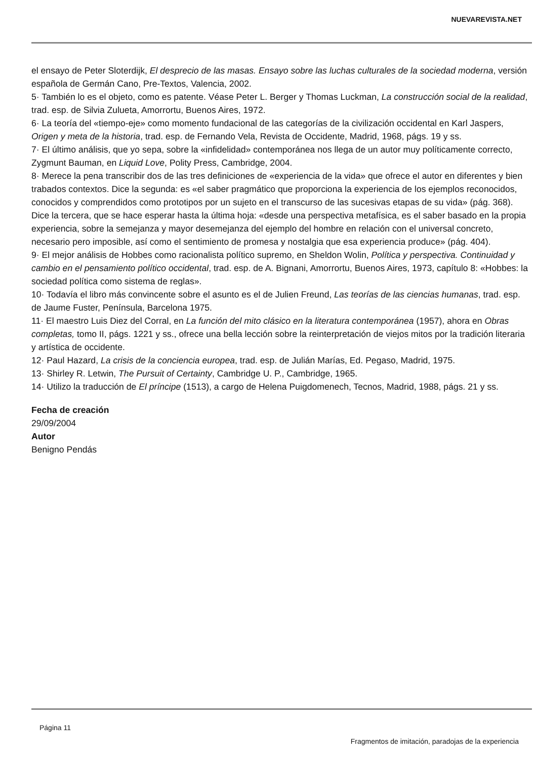NUEVAREVISTA.NET
el ensayo de Peter Sloterdijk, El desprecio de las masas. Ensayo sobre las luchas culturales de la sociedad moderna, versión española de Germán Cano, Pre-Textos, Valencia, 2002.
5· También lo es el objeto, como es patente. Véase Peter L. Berger y Thomas Luckman, La construcción social de la realidad, trad. esp. de Silvia Zulueta, Amorrortu, Buenos Aires, 1972.
6· La teoría del «tiempo-eje» como momento fundacional de las categorías de la civilización occidental en Karl Jaspers, Origen y meta de la historia, trad. esp. de Fernando Vela, Revista de Occidente, Madrid, 1968, págs. 19 y ss.
7· El último análisis, que yo sepa, sobre la «infidelidad» contemporánea nos llega de un autor muy políticamente correcto, Zygmunt Bauman, en Liquid Love, Polity Press, Cambridge, 2004.
8· Merece la pena transcribir dos de las tres definiciones de «experiencia de la vida» que ofrece el autor en diferentes y bien trabados contextos. Dice la segunda: es «el saber pragmático que proporciona la experiencia de los ejemplos reconocidos, conocidos y comprendidos como prototipos por un sujeto en el transcurso de las sucesivas etapas de su vida» (pág. 368). Dice la tercera, que se hace esperar hasta la última hoja: «desde una perspectiva metafísica, es el saber basado en la propia experiencia, sobre la semejanza y mayor desemejanza del ejemplo del hombre en relación con el universal concreto, necesario pero imposible, así como el sentimiento de promesa y nostalgia que esa experiencia produce» (pág. 404).
9· El mejor análisis de Hobbes como racionalista político supremo, en Sheldon Wolin, Política y perspectiva. Continuidad y cambio en el pensamiento político occidental, trad. esp. de A. Bignani, Amorrortu, Buenos Aires, 1973, capítulo 8: «Hobbes: la sociedad política como sistema de reglas».
10· Todavía el libro más convincente sobre el asunto es el de Julien Freund, Las teorías de las ciencias humanas, trad. esp. de Jaume Fuster, Península, Barcelona 1975.
11· El maestro Luis Diez del Corral, en La función del mito clásico en la literatura contemporánea (1957), ahora en Obras completas, tomo II, págs. 1221 y ss., ofrece una bella lección sobre la reinterpretación de viejos mitos por la tradición literaria y artística de occidente.
12· Paul Hazard, La crisis de la conciencia europea, trad. esp. de Julián Marías, Ed. Pegaso, Madrid, 1975.
13· Shirley R. Letwin, The Pursuit of Certainty, Cambridge U. P., Cambridge, 1965.
14· Utilizo la traducción de El príncipe (1513), a cargo de Helena Puigdomenech, Tecnos, Madrid, 1988, págs. 21 y ss.
Fecha de creación
29/09/2004
Autor
Benigno Pendás
Página 11
Fragmentos de imitación, paradojas de la experiencia